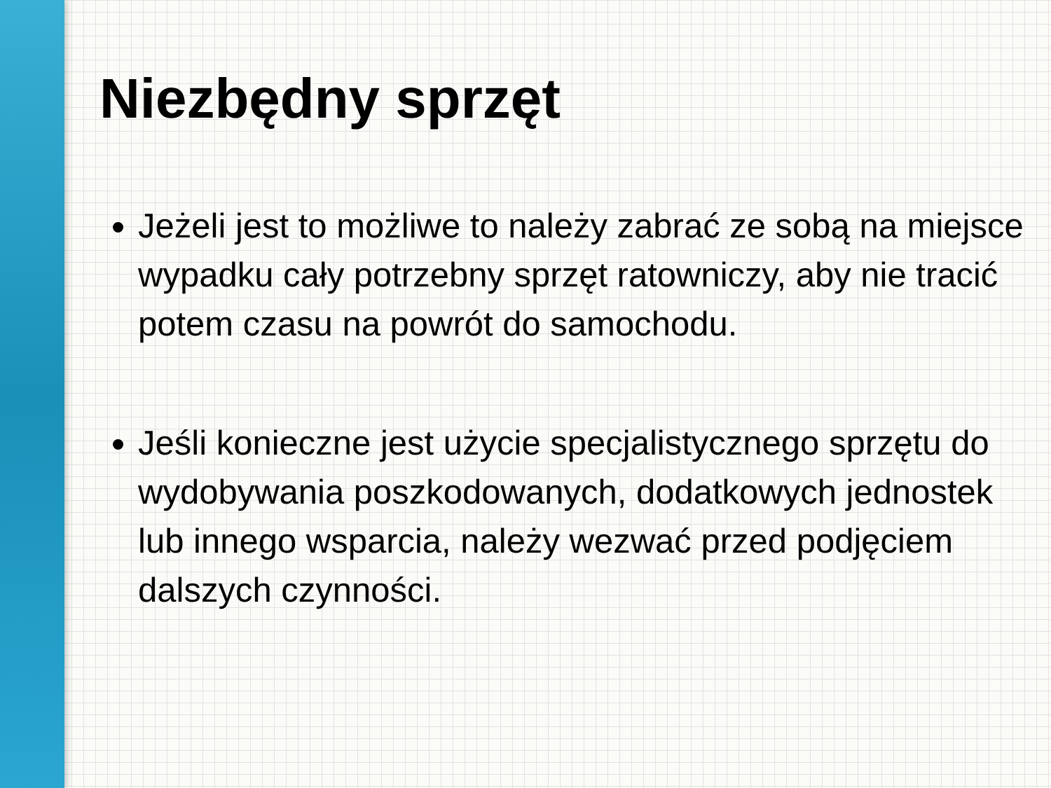Niezbędny sprzęt
Jeżeli jest to możliwe to należy zabrać ze sobą na miejsce wypadku cały potrzebny sprzęt ratowniczy, aby nie tracić potem czasu na powrót do samochodu.
Jeśli konieczne jest użycie specjalistycznego sprzętu do wydobywania poszkodowanych, dodatkowych jednostek lub innego wsparcia, należy wezwać przed podjęciem dalszych czynności.